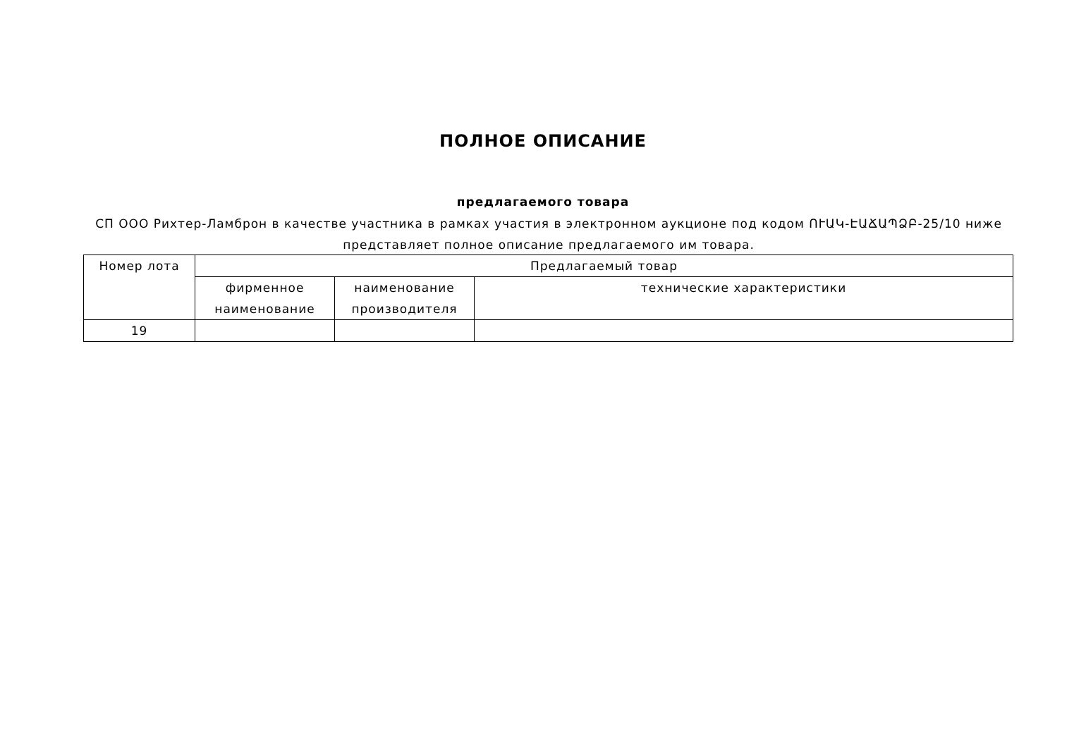ПОЛНОЕ ОПИСАНИЕ
предлагаемого товара
СП ООО Рихтер-Ламброн в качестве участника в рамках участия в электронном аукционе под кодом ՈՒԱԿ-ԷԱՃԱՊՁԲ-25/10 ниже представляет полное описание предлагаемого им товара.
| Номер лота | Предлагаемый товар | | |
| --- | --- | --- | --- |
| | фирменное наименование | наименование производителя | технические характеристики |
| 19 | | | |